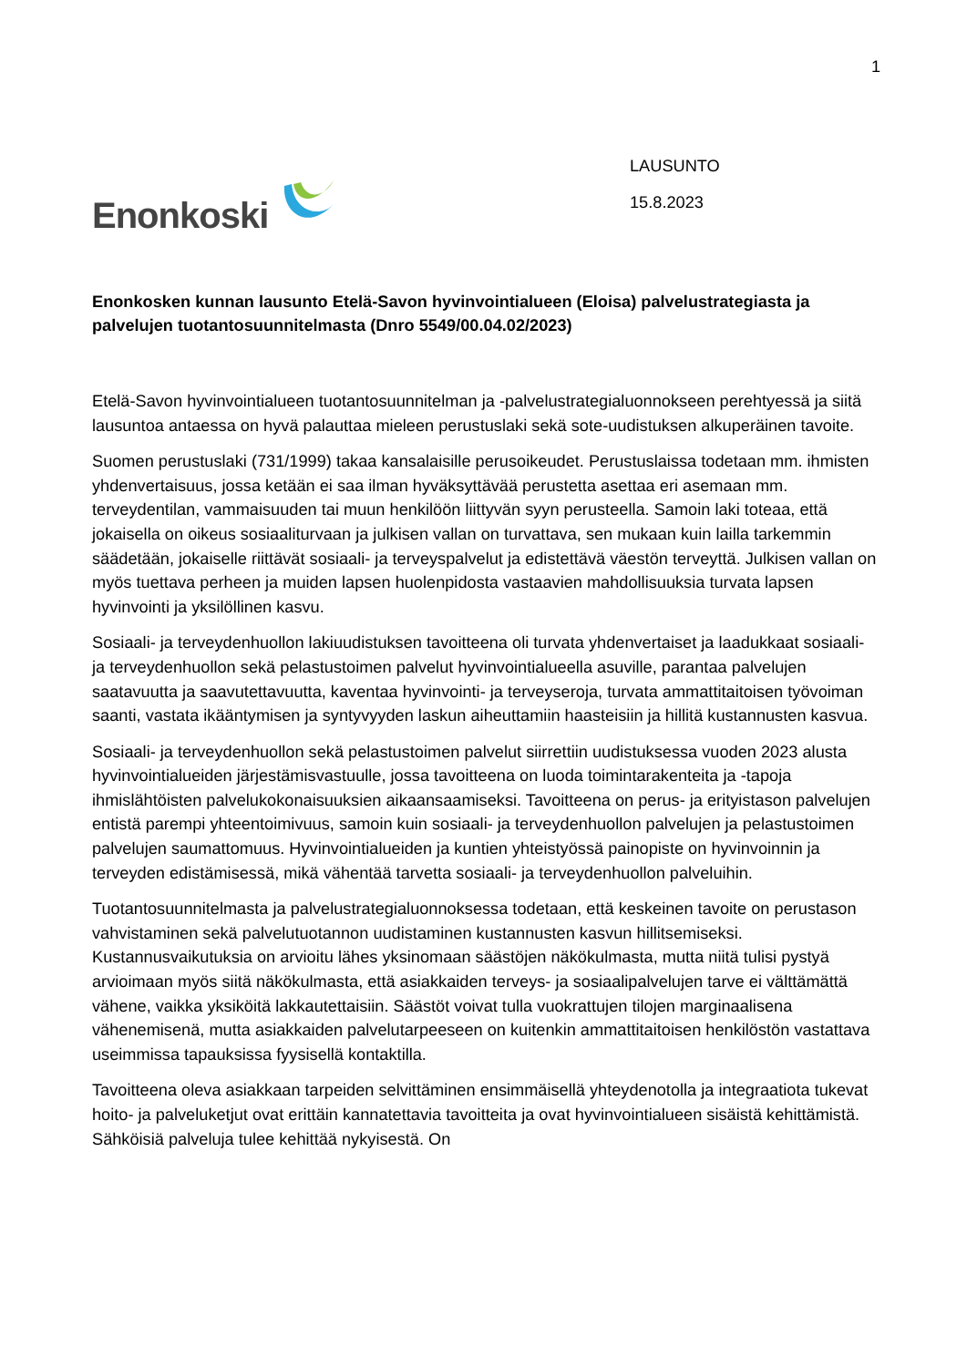1
Enonkoski
LAUSUNTO
15.8.2023
Enonkosken kunnan lausunto Etelä-Savon hyvinvointialueen (Eloisa) palvelustrategiasta ja palvelujen tuotantosuunnitelmasta (Dnro 5549/00.04.02/2023)
Etelä-Savon hyvinvointialueen tuotantosuunnitelman ja -palvelustrategialuonnokseen perehtyessä ja siitä lausuntoa antaessa on hyvä palauttaa mieleen perustuslaki sekä sote-uudistuksen alkuperäinen tavoite.
Suomen perustuslaki (731/1999) takaa kansalaisille perusoikeudet. Perustuslaissa todetaan mm. ihmisten yhdenvertaisuus, jossa ketään ei saa ilman hyväksyttävää perustetta asettaa eri asemaan mm. terveydentilan, vammaisuuden tai muun henkilöön liittyvän syyn perusteella. Samoin laki toteaa, että jokaisella on oikeus sosiaaliturvaan ja julkisen vallan on turvattava, sen mukaan kuin lailla tarkemmin säädetään, jokaiselle riittävät sosiaali- ja terveyspalvelut ja edistettävä väestön terveyttä. Julkisen vallan on myös tuettava perheen ja muiden lapsen huolenpidosta vastaavien mahdollisuuksia turvata lapsen hyvinvointi ja yksilöllinen kasvu.
Sosiaali- ja terveydenhuollon lakiuudistuksen tavoitteena oli turvata yhdenvertaiset ja laadukkaat sosiaali- ja terveydenhuollon sekä pelastustoimen palvelut hyvinvointialueella asuville, parantaa palvelujen saatavuutta ja saavutettavuutta, kaventaa hyvinvointi- ja terveyseroja, turvata ammattitaitoisen työvoiman saanti, vastata ikääntymisen ja syntyvyyden laskun aiheuttamiin haasteisiin ja hillitä kustannusten kasvua.
Sosiaali- ja terveydenhuollon sekä pelastustoimen palvelut siirrettiin uudistuksessa vuoden 2023 alusta hyvinvointialueiden järjestämisvastuulle, jossa tavoitteena on luoda toimintarakenteita ja -tapoja ihmislähtöisten palvelukokonaisuuksien aikaansaamiseksi. Tavoitteena on perus- ja erityistason palvelujen entistä parempi yhteentoimivuus, samoin kuin sosiaali- ja terveydenhuollon palvelujen ja pelastustoimen palvelujen saumattomuus. Hyvinvointialueiden ja kuntien yhteistyössä painopiste on hyvinvoinnin ja terveyden edistämisessä, mikä vähentää tarvetta sosiaali- ja terveydenhuollon palveluihin.
Tuotantosuunnitelmasta ja palvelustrategialuonnoksessa todetaan, että keskeinen tavoite on perustason vahvistaminen sekä palvelutuotannon uudistaminen kustannusten kasvun hillitsemiseksi. Kustannusvaikutuksia on arvioitu lähes yksinomaan säästöjen näkökulmasta, mutta niitä tulisi pystyä arvioimaan myös siitä näkökulmasta, että asiakkaiden terveys- ja sosiaalipalvelujen tarve ei välttämättä vähene, vaikka yksiköitä lakkautettaisiin. Säästöt voivat tulla vuokrattujen tilojen marginaalisena vähenemisenä, mutta asiakkaiden palvelutarpeeseen on kuitenkin ammattitaitoisen henkilöstön vastattava useimmissa tapauksissa fyysisellä kontaktilla.
Tavoitteena oleva asiakkaan tarpeiden selvittäminen ensimmäisellä yhteydenotolla ja integraatiota tukevat hoito- ja palveluketjut ovat erittäin kannatettavia tavoitteita ja ovat hyvinvointialueen sisäistä kehittämistä. Sähköisiä palveluja tulee kehittää nykyisestä. On